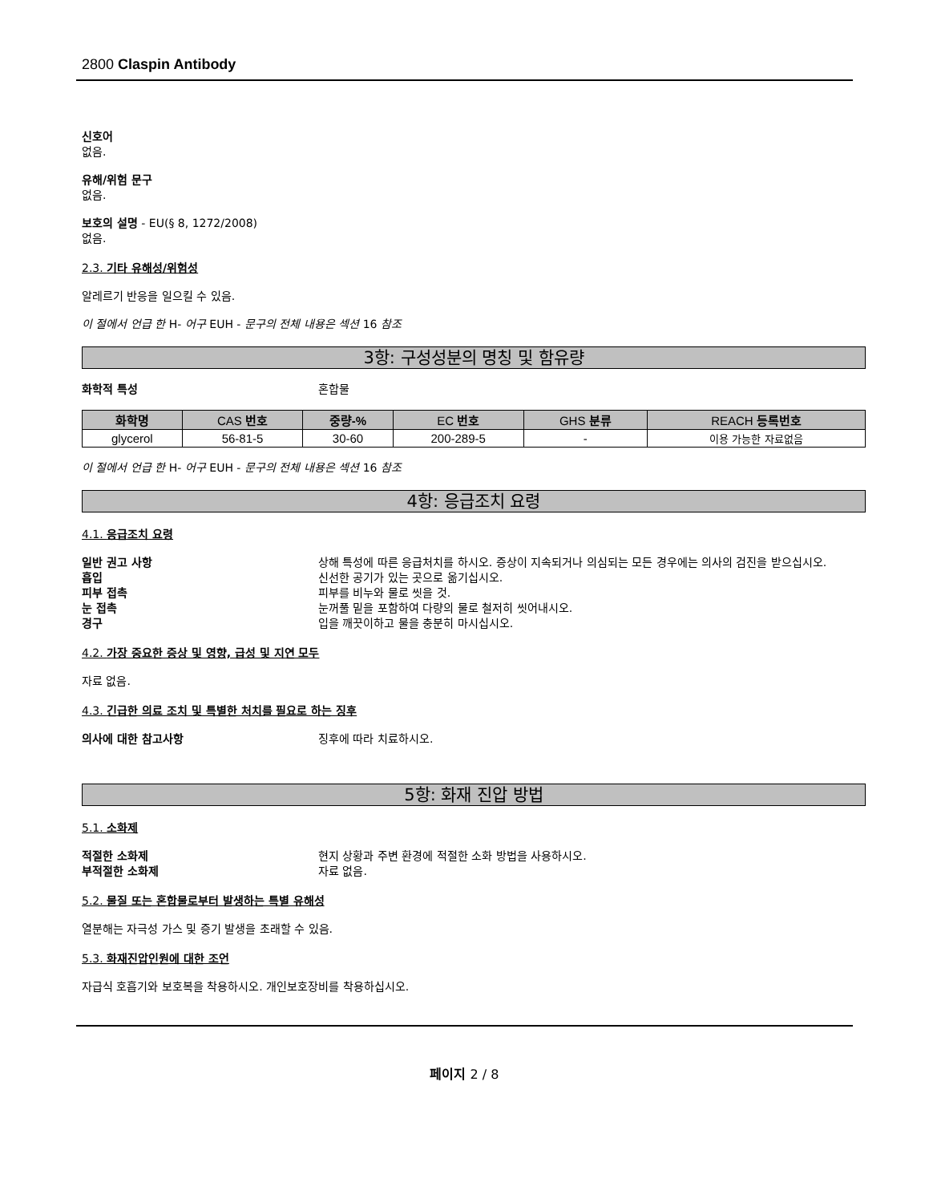2800 Claspin Antibody
신호어
없음.
유해/위험 문구
없음.
보호의 설명 - EU(§ 8, 1272/2008)
없음.
2.3. 기타 유해성/위험성
알레르기 반응을 일으킬 수 있음.
이 절에서 언급 한 H- 어구 EUH - 문구의 전체 내용은 섹션 16 참조
3항: 구성성분의 명칭 및 함유량
화학적 특성 혼합물
| 화학명 | CAS 번호 | 중량-% | EC 번호 | GHS 분류 | REACH 등록번호 |
| --- | --- | --- | --- | --- | --- |
| glycerol | 56-81-5 | 30-60 | 200-289-5 | - | 이용 가능한 자료없음 |
이 절에서 언급 한 H- 어구 EUH - 문구의 전체 내용은 섹션 16 참조
4항: 응급조치 요령
4.1. 응급조치 요령
일반 권고 사항 상해 특성에 따른 응급처치를 하시오. 증상이 지속되거나 의심되는 모든 경우에는 의사의 검진을 받으십시오.
흡입 신선한 공기가 있는 곳으로 옮기십시오.
피부 접촉 피부를 비누와 물로 씻을 것.
눈 접촉 눈꺼풀 밑을 포함하여 다량의 물로 철저히 씻어내시오.
경구 입을 깨끗이하고 물을 충분히 마시십시오.
4.2. 가장 중요한 증상 및 영향, 급성 및 지연 모두
자료 없음.
4.3. 긴급한 의료 조치 및 특별한 처치를 필요로 하는 징후
의사에 대한 참고사항 징후에 따라 치료하시오.
5항: 화재 진압 방법
5.1. 소화제
적절한 소화제 현지 상황과 주변 환경에 적절한 소화 방법을 사용하시오.
부적절한 소화제 자료 없음.
5.2. 물질 또는 혼합물로부터 발생하는 특별 유해성
열분해는 자극성 가스 및 증기 발생을 초래할 수 있음.
5.3. 화재진압인원에 대한 조언
자급식 호흡기와 보호복을 착용하시오. 개인보호장비를 착용하십시오.
페이지 2 / 8